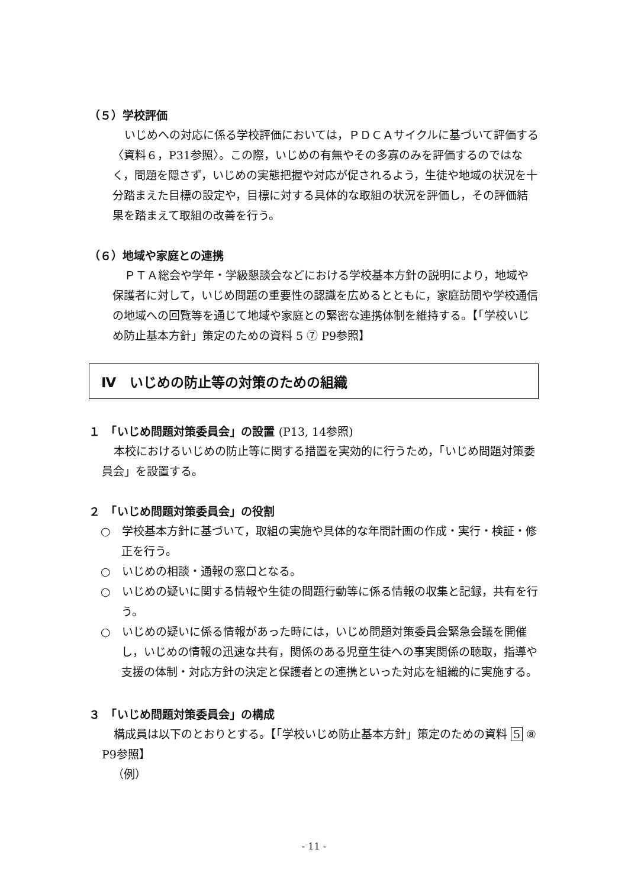（５）学校評価
いじめへの対応に係る学校評価においては，ＰＤＣＡサイクルに基づいて評価する〈資料６，P31参照〉。この際，いじめの有無やその多寡のみを評価するのではなく，問題を隠さず，いじめの実態把握や対応が促されるよう，生徒や地域の状況を十分踏まえた目標の設定や，目標に対する具体的な取組の状況を評価し，その評価結果を踏まえて取組の改善を行う。
（６）地域や家庭との連携
ＰＴＡ総会や学年・学級懇談会などにおける学校基本方針の説明により，地域や保護者に対して，いじめ問題の重要性の認識を広めるとともに，家庭訪問や学校通信の地域への回覧等を通じて地域や家庭との緊密な連携体制を維持する。【「学校いじめ防止基本方針」策定のための資料 5 ⑦ P9参照】
Ⅳ　いじめの防止等の対策のための組織
１　「いじめ問題対策委員会」の設置 (P13, 14参照)
本校におけるいじめの防止等に関する措置を実効的に行うため，「いじめ問題対策委員会」を設置する。
２　「いじめ問題対策委員会」の役割
○　学校基本方針に基づいて，取組の実施や具体的な年間計画の作成・実行・検証・修正を行う。
○　いじめの相談・通報の窓口となる。
○　いじめの疑いに関する情報や生徒の問題行動等に係る情報の収集と記録，共有を行う。
○　いじめの疑いに係る情報があった時には，いじめ問題対策委員会緊急会議を開催し，いじめの情報の迅速な共有，関係のある児童生徒への事実関係の聴取，指導や支援の体制・対応方針の決定と保護者との連携といった対応を組織的に実施する。
３　「いじめ問題対策委員会」の構成
構成員は以下のとおりとする。【「学校いじめ防止基本方針」策定のための資料 5 ⑧ P9参照】
（例）
- 11 -